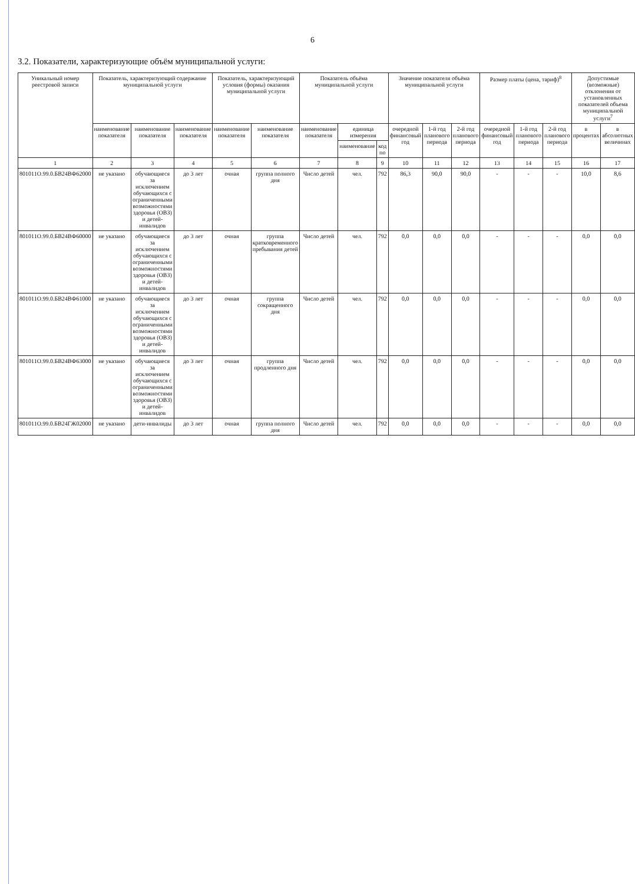6
3.2. Показатели, характеризующие объём муниципальной услуги:
| Уникальный номер реестровой записи | Показатель, характеризующий содержание муниципальной услуги | | | Показатель, характеризующий условия (формы) оказания муниципальной услуги | | Показатель объёма муниципальной услуги | | | Значение показателя объёма муниципальной услуги | | | Размер платы (цена, тариф)<sup>8</sup> | | | Допустимые (возможные) отклонения от установленных показателей объема муниципальной услуги<sup>7</sup> | |
| --- | --- | --- | --- | --- | --- | --- | --- | --- | --- | --- | --- | --- | --- | --- | --- | --- |
| | наименование показателя | наименование показателя | наименование показателя | наименование показателя | наименование показателя | наименование показателя | единица измерения | | очередной финансовый год | 1-й год планового периода | 2-й год планового периода | очередной финансовый год | 1-й год планового периода | 2-й год планового периода | в процентах | в абсолютных величинах |
| | | | | | | | наименование | код по | | | | | | | | |
| 1 | 2 | 3 | 4 | 5 | 6 | 7 | 8 | 9 | 10 | 11 | 12 | 13 | 14 | 15 | 16 | 17 |
| 801011О.99.0.БВ24ВФ62000 | не указано | обучающиеся за исключением обучающихся с ограниченными возможностями здоровья (ОВЗ) и детей-инвалидов | до 3 лет | очная | группа полного дня | Число детей | чел. | 792 | 86,3 | 90,0 | 90,0 | - | - | - | 10,0 | 8,6 |
| 801011О.99.0.БВ24ВФ60000 | не указано | обучающиеся за исключением обучающихся с ограниченными возможностями здоровья (ОВЗ) и детей-инвалидов | до 3 лет | очная | группа кратковременного пребывания детей | Число детей | чел. | 792 | 0,0 | 0,0 | 0,0 | - | - | - | 0,0 | 0,0 |
| 801011О.99.0.БВ24ВФ61000 | не указано | обучающиеся за исключением обучающихся с ограниченными возможностями здоровья (ОВЗ) и детей-инвалидов | до 3 лет | очная | группа сокращенного дня | Число детей | чел. | 792 | 0,0 | 0,0 | 0,0 | - | - | - | 0,0 | 0,0 |
| 801011О.99.0.БВ24ВФ63000 | не указано | обучающиеся за исключением обучающихся с ограниченными возможностями здоровья (ОВЗ) и детей-инвалидов | до 3 лет | очная | группа продленного дня | Число детей | чел. | 792 | 0,0 | 0,0 | 0,0 | - | - | - | 0,0 | 0,0 |
| 801011О.99.0.БВ24ГЖ02000 | не указано | дети-инвалиды | до 3 лет | очная | группа полного дня | Число детей | чел. | 792 | 0,0 | 0,0 | 0,0 | - | - | - | 0,0 | 0,0 |